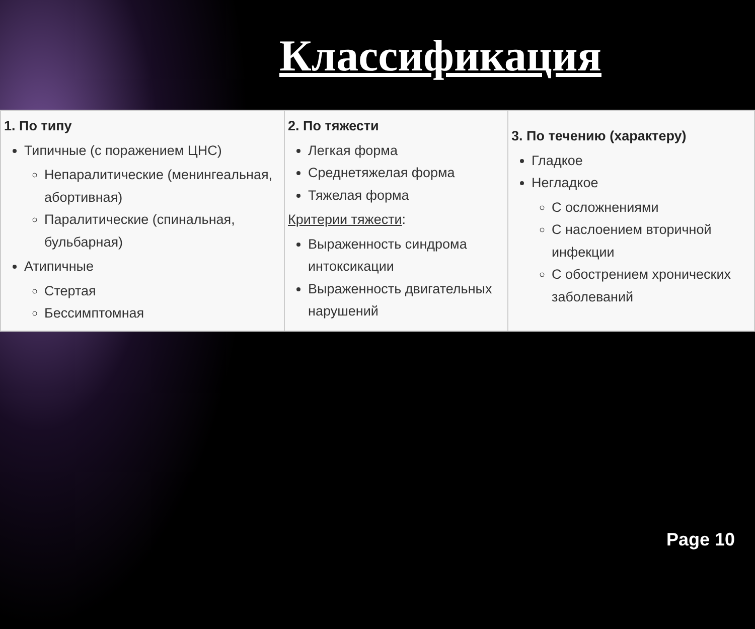Классификация
| 1. По типу Типичные (с поражением ЦНС) Непаралитические (менингеальная, абортивная) Паралитические (спинальная, бульбарная) Атипичные Стертая Бессимптомная | 2. По тяжести Легкая форма Среднетяжелая форма Тяжелая форма Критерии тяжести : Выраженность синдрома интоксикации Выраженность двигательных нарушений | 3. По течению (характеру) Гладкое Негладкое С осложнениями С наслоением вторичной инфекции С обострением хронических заболеваний |
Page 10